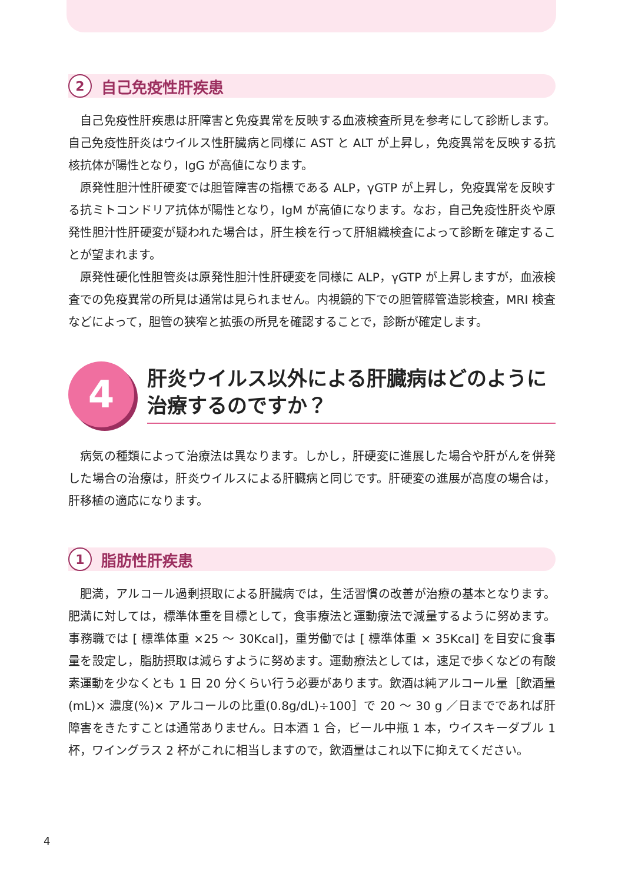2 自己免疫性肝疾患
自己免疫性肝疾患は肝障害と免疫異常を反映する血液検査所見を参考にして診断します。自己免疫性肝炎はウイルス性肝臓病と同様に AST と ALT が上昇し，免疫異常を反映する抗核抗体が陽性となり，IgG が高値になります。
原発性胆汁性肝硬変では胆管障害の指標である ALP，γGTP が上昇し，免疫異常を反映する抗ミトコンドリア抗体が陽性となり，IgM が高値になります。なお，自己免疫性肝炎や原発性胆汁性肝硬変が疑われた場合は，肝生検を行って肝組織検査によって診断を確定することが望まれます。
原発性硬化性胆管炎は原発性胆汁性肝硬変を同様に ALP，γGTP が上昇しますが，血液検査での免疫異常の所見は通常は見られません。内視鏡的下での胆管膵管造影検査，MRI 検査などによって，胆管の狭窄と拡張の所見を確認することで，診断が確定します。
4
肝炎ウイルス以外による肝臓病はどのように治療するのですか？
病気の種類によって治療法は異なります。しかし，肝硬変に進展した場合や肝がんを併発した場合の治療は，肝炎ウイルスによる肝臓病と同じです。肝硬変の進展が高度の場合は，肝移植の適応になります。
1 脂肪性肝疾患
肥満，アルコール過剰摂取による肝臓病では，生活習慣の改善が治療の基本となります。肥満に対しては，標準体重を目標として，食事療法と運動療法で減量するように努めます。事務職では [ 標準体重 ×25 ～ 30Kcal]，重労働では [ 標準体重 × 35Kcal] を目安に食事量を設定し，脂肪摂取は減らすように努めます。運動療法としては，速足で歩くなどの有酸素運動を少なくとも 1 日 20 分くらい行う必要があります。飲酒は純アルコール量［飲酒量(mL)× 濃度(%)× アルコールの比重(0.8g/dL)÷100］で 20 ～ 30 g ／日までであれば肝障害をきたすことは通常ありません。日本酒 1 合，ビール中瓶 1 本，ウイスキーダブル 1 杯，ワイングラス 2 杯がこれに相当しますので，飲酒量はこれ以下に抑えてください。
4